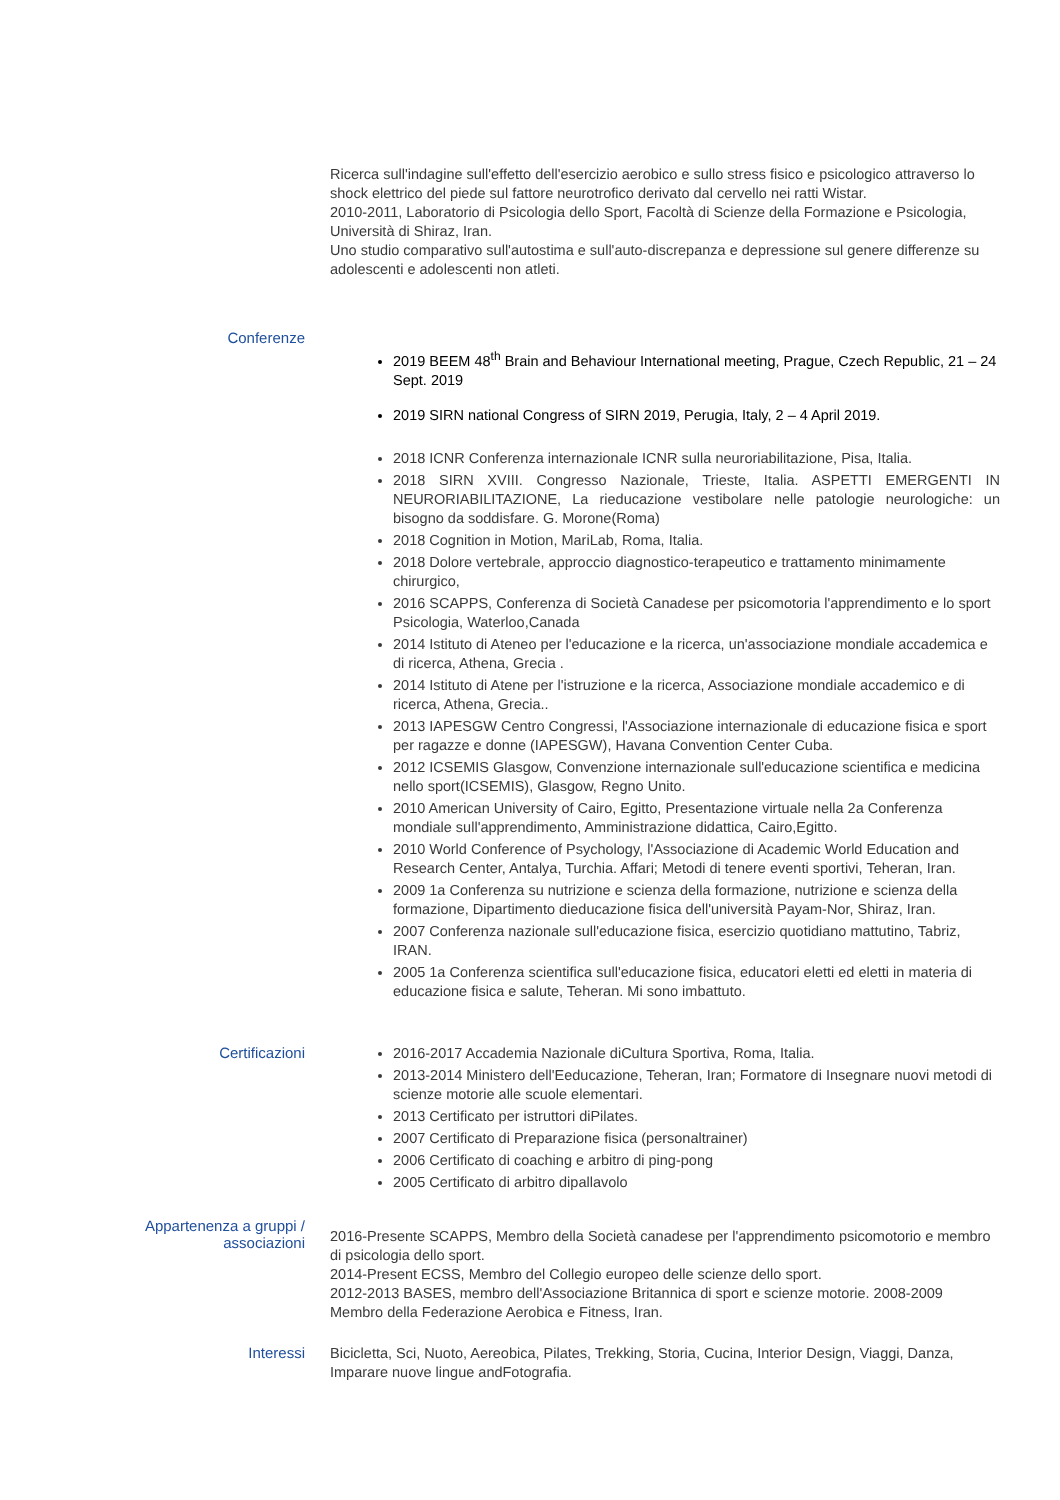Ricerca sull'indagine sull'effetto dell'esercizio aerobico e sullo stress fisico e psicologico attraverso lo shock elettrico del piede sul fattore neurotrofico derivato dal cervello nei ratti Wistar.
2010-2011, Laboratorio di Psicologia dello Sport, Facoltà di Scienze della Formazione e Psicologia, Università di Shiraz, Iran.
Uno studio comparativo sull'autostima e sull'auto-discrepanza e depressione sul genere differenze su adolescenti e adolescenti non atleti.
Conferenze
2019 BEEM 48<sup>th</sup> Brain and Behaviour International meeting, Prague, Czech Republic, 21 – 24 Sept. 2019
2019 SIRN national Congress of SIRN 2019, Perugia, Italy, 2 – 4 April 2019.
2018 ICNR Conferenza internazionale ICNR sulla neuroriabilitazione, Pisa, Italia.
2018 SIRN XVIII. Congresso Nazionale, Trieste, Italia. ASPETTI EMERGENTI IN NEURORIABILITAZIONE, La rieducazione vestibolare nelle patologie neurologiche: un bisogno da soddisfare. G. Morone(Roma)
2018 Cognition in Motion, MariLab, Roma, Italia.
2018 Dolore vertebrale, approccio diagnostico-terapeutico e trattamento minimamente chirurgico,
2016 SCAPPS, Conferenza di Società Canadese per psicomotoria l'apprendimento e lo sport Psicologia, Waterloo,Canada
2014 Istituto di Ateneo per l'educazione e la ricerca, un'associazione mondiale accademica e di ricerca, Athena, Grecia .
2014 Istituto di Atene per l'istruzione e la ricerca, Associazione mondiale accademico e di ricerca, Athena, Grecia..
2013 IAPESGW Centro Congressi, l'Associazione internazionale di educazione fisica e sport per ragazze e donne (IAPESGW), Havana Convention Center Cuba.
2012 ICSEMIS Glasgow, Convenzione internazionale sull'educazione scientifica e medicina nello sport(ICSEMIS), Glasgow, Regno Unito.
2010 American University of Cairo, Egitto, Presentazione virtuale nella 2a Conferenza mondiale sull'apprendimento, Amministrazione didattica, Cairo,Egitto.
2010 World Conference of Psychology, l'Associazione di Academic World Education and Research Center, Antalya, Turchia. Affari; Metodi di tenere eventi sportivi, Teheran, Iran.
2009 1a Conferenza su nutrizione e scienza della formazione, nutrizione e scienza della formazione, Dipartimento dieducazione fisica dell'università Payam-Nor, Shiraz, Iran.
2007 Conferenza nazionale sull'educazione fisica, esercizio quotidiano mattutino, Tabriz, IRAN.
2005 1a Conferenza scientifica sull'educazione fisica, educatori eletti ed eletti in materia di educazione fisica e salute, Teheran. Mi sono imbattuto.
Certificazioni
2016-2017 Accademia Nazionale diCultura Sportiva, Roma, Italia.
2013-2014 Ministero dell'Eeducazione, Teheran, Iran; Formatore di Insegnare nuovi metodi di scienze motorie alle scuole elementari.
2013 Certificato per istruttori diPilates.
2007 Certificato di Preparazione fisica (personaltrainer)
2006 Certificato di coaching e arbitro di ping-pong
2005 Certificato di arbitro dipallavolo
Appartenenza a gruppi /
associazioni
2016-Presente SCAPPS, Membro della Società canadese per l'apprendimento psicomotorio e membro di psicologia dello sport.
2014-Present ECSS, Membro del Collegio europeo delle scienze dello sport.
2012-2013 BASES, membro dell'Associazione Britannica di sport e scienze motorie. 2008-2009 Membro della Federazione Aerobica e Fitness, Iran.
Interessi
Bicicletta, Sci, Nuoto, Aereobica, Pilates, Trekking, Storia, Cucina, Interior Design, Viaggi, Danza, Imparare nuove lingue andFotografia.